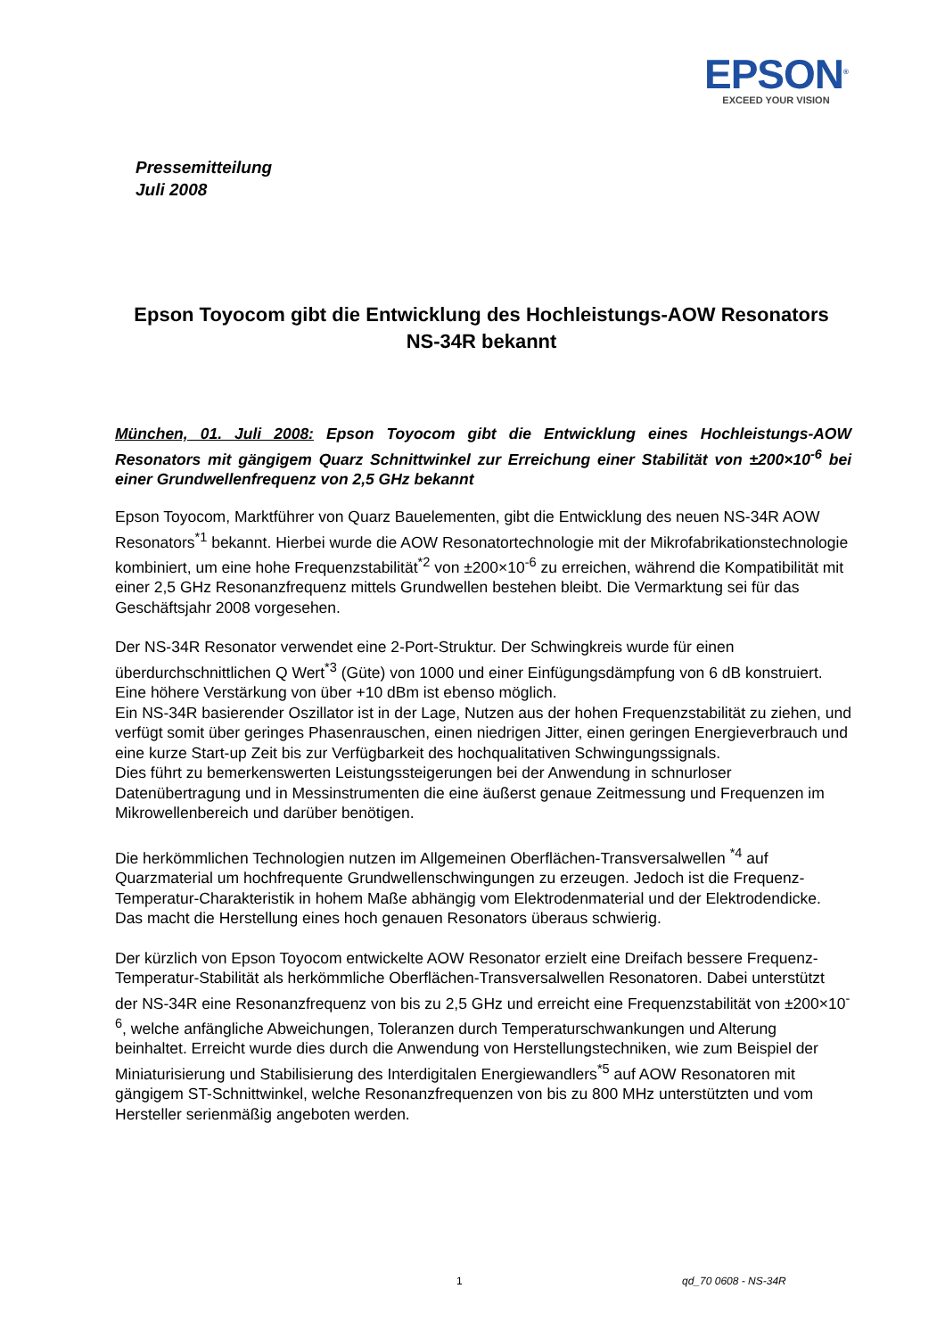EPSON<sup>®</sup>
EXCEED YOUR VISION
Pressemitteilung
Juli 2008
Epson Toyocom gibt die Entwicklung des Hochleistungs-AOW Resonators NS-34R bekannt
München, 01. Juli 2008: Epson Toyocom gibt die Entwicklung eines Hochleistungs-AOW Resonators mit gängigem Quarz Schnittwinkel zur Erreichung einer Stabilität von ±200×10<sup>-6</sup> bei einer Grundwellenfrequenz von 2,5 GHz bekannt
Epson Toyocom, Marktführer von Quarz Bauelementen, gibt die Entwicklung des neuen NS-34R AOW Resonators<sup>*1</sup> bekannt. Hierbei wurde die AOW Resonatortechnologie mit der Mikrofabrikationstechnologie kombiniert, um eine hohe Frequenzstabilität<sup>*2</sup> von ±200×10<sup>-6</sup> zu erreichen, während die Kompatibilität mit einer 2,5 GHz Resonanzfrequenz mittels Grundwellen bestehen bleibt. Die Vermarktung sei für das Geschäftsjahr 2008 vorgesehen.
Der NS-34R Resonator verwendet eine 2-Port-Struktur. Der Schwingkreis wurde für einen überdurchschnittlichen Q Wert<sup>*3</sup> (Güte) von 1000 und einer Einfügungsdämpfung von 6 dB konstruiert. Eine höhere Verstärkung von über +10 dBm ist ebenso möglich.
Ein NS-34R basierender Oszillator ist in der Lage, Nutzen aus der hohen Frequenzstabilität zu ziehen, und verfügt somit über geringes Phasenrauschen, einen niedrigen Jitter, einen geringen Energieverbrauch und eine kurze Start-up Zeit bis zur Verfügbarkeit des hochqualitativen Schwingungssignals.
Dies führt zu bemerkenswerten Leistungssteigerungen bei der Anwendung in schnurloser Datenübertragung und in Messinstrumenten die eine äußerst genaue Zeitmessung und Frequenzen im Mikrowellenbereich und darüber benötigen.
Die herkömmlichen Technologien nutzen im Allgemeinen Oberflächen-Transversalwellen <sup>*4</sup> auf Quarzmaterial um hochfrequente Grundwellenschwingungen zu erzeugen. Jedoch ist die Frequenz-Temperatur-Charakteristik in hohem Maße abhängig vom Elektrodenmaterial und der Elektrodendicke. Das macht die Herstellung eines hoch genauen Resonators überaus schwierig.
Der kürzlich von Epson Toyocom entwickelte AOW Resonator erzielt eine Dreifach bessere Frequenz-Temperatur-Stabilität als herkömmliche Oberflächen-Transversalwellen Resonatoren. Dabei unterstützt der NS-34R eine Resonanzfrequenz von bis zu 2,5 GHz und erreicht eine Frequenzstabilität von ±200×10<sup>-6</sup>, welche anfängliche Abweichungen, Toleranzen durch Temperaturschwankungen und Alterung beinhaltet. Erreicht wurde dies durch die Anwendung von Herstellungstechniken, wie zum Beispiel der Miniaturisierung und Stabilisierung des Interdigitalen Energiewandlers<sup>*5</sup> auf AOW Resonatoren mit gängigem ST-Schnittwinkel, welche Resonanzfrequenzen von bis zu 800 MHz unterstützten und vom Hersteller serienmäßig angeboten werden.
1 qd_70 0608 - NS-34R